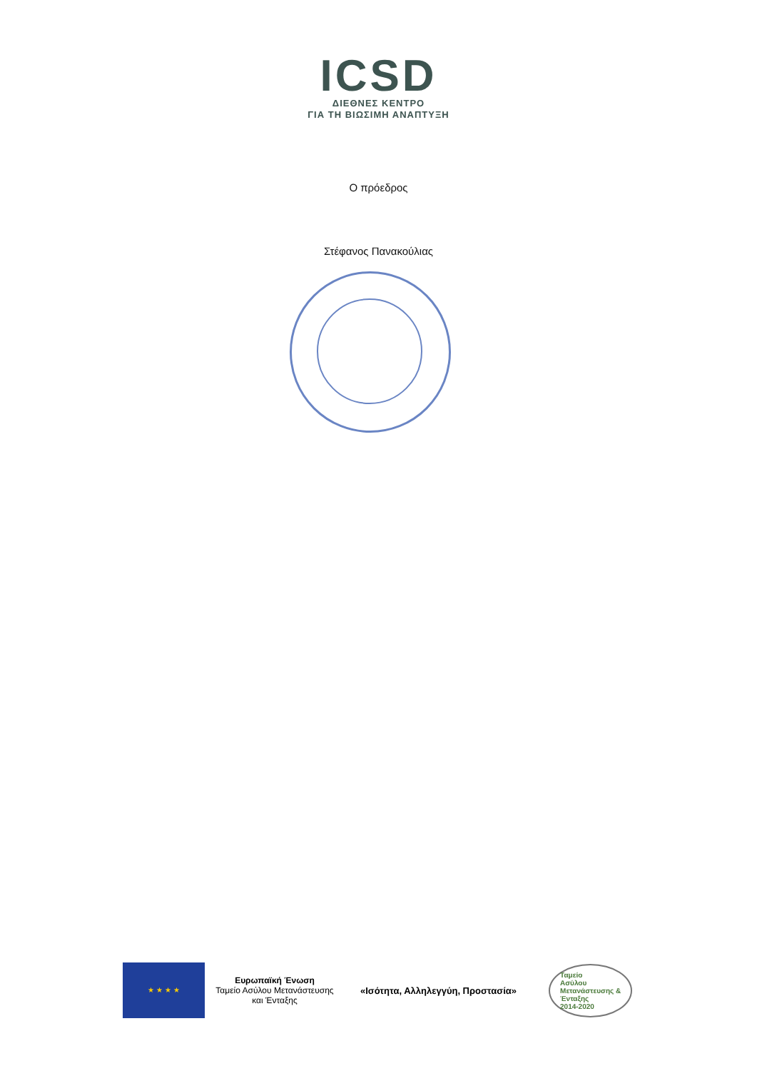ICSD
ΔΙΕΘΝΕΣ ΚΕΝΤΡΟ
ΓΙΑ ΤΗ ΒΙΩΣΙΜΗ ΑΝΑΠΤΥΞΗ
Ο πρόεδρος
Στέφανος Πανακούλιας
★ ★ ★ ★
Ευρωπαϊκή Ένωση
Ταμείο Ασύλου Μετανάστευσης και Ένταξης
«Ισότητα, Αλληλεγγύη, Προστασία»
Ταμείο
Ασύλου
Μετανάστευσης &
Ένταξης
2014-2020